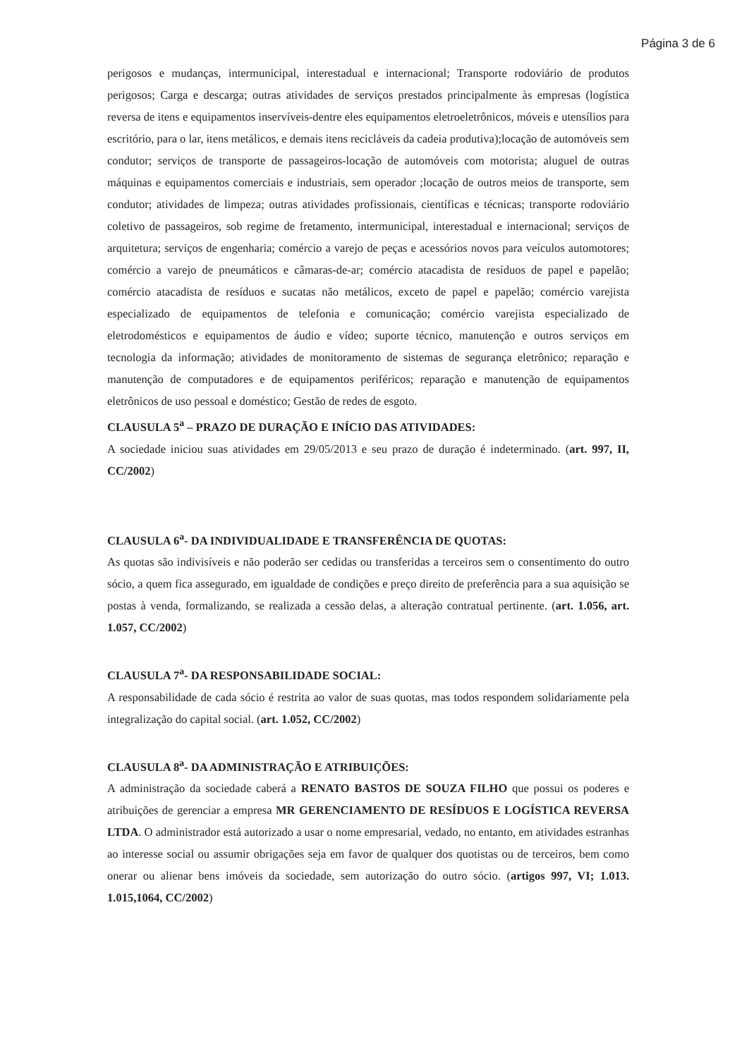Página 3 de 6
perigosos e mudanças, intermunicipal, interestadual e internacional; Transporte rodoviário de produtos perigosos; Carga e descarga; outras atividades de serviços prestados principalmente às empresas (logística reversa de itens e equipamentos inservíveis-dentre eles equipamentos eletroeletrônicos, móveis e utensílios para escritório, para o lar, itens metálicos, e demais itens recicláveis da cadeia produtiva);locação de automóveis sem condutor; serviços de transporte de passageiros-locação de automóveis com motorista; aluguel de outras máquinas e equipamentos comerciais e industriais, sem operador ;locação de outros meios de transporte, sem condutor; atividades de limpeza; outras atividades profissionais, científicas e técnicas; transporte rodoviário coletivo de passageiros, sob regime de fretamento, intermunicipal, interestadual e internacional; serviços de arquitetura; serviços de engenharia; comércio a varejo de peças e acessórios novos para veículos automotores; comércio a varejo de pneumáticos e câmaras-de-ar; comércio atacadista de resíduos de papel e papelão; comércio atacadista de resíduos e sucatas não metálicos, exceto de papel e papelão; comércio varejista especializado de equipamentos de telefonia e comunicação; comércio varejista especializado de eletrodomésticos e equipamentos de áudio e vídeo; suporte técnico, manutenção e outros serviços em tecnologia da informação; atividades de monitoramento de sistemas de segurança eletrônico; reparação e manutenção de computadores e de equipamentos periféricos; reparação e manutenção de equipamentos eletrônicos de uso pessoal e doméstico; Gestão de redes de esgoto.
CLAUSULA 5<sup>a</sup> – PRAZO DE DURAÇÃO E INÍCIO DAS ATIVIDADES:
A sociedade iniciou suas atividades em 29/05/2013 e seu prazo de duração é indeterminado. (art. 997, II, CC/2002)
CLAUSULA 6<sup>a</sup>- DA INDIVIDUALIDADE E TRANSFERÊNCIA DE QUOTAS:
As quotas são indivisíveis e não poderão ser cedidas ou transferidas a terceiros sem o consentimento do outro sócio, a quem fica assegurado, em igualdade de condições e preço direito de preferência para a sua aquisição se postas à venda, formalizando, se realizada a cessão delas, a alteração contratual pertinente. (art. 1.056, art. 1.057, CC/2002)
CLAUSULA 7<sup>a</sup>- DA RESPONSABILIDADE SOCIAL:
A responsabilidade de cada sócio é restrita ao valor de suas quotas, mas todos respondem solidariamente pela integralização do capital social. (art. 1.052, CC/2002)
CLAUSULA 8<sup>a</sup>- DA ADMINISTRAÇÃO E ATRIBUIÇÕES:
A administração da sociedade caberá a RENATO BASTOS DE SOUZA FILHO que possui os poderes e atribuições de gerenciar a empresa MR GERENCIAMENTO DE RESÍDUOS E LOGÍSTICA REVERSA LTDA. O administrador está autorizado a usar o nome empresarial, vedado, no entanto, em atividades estranhas ao interesse social ou assumir obrigações seja em favor de qualquer dos quotistas ou de terceiros, bem como onerar ou alienar bens imóveis da sociedade, sem autorização do outro sócio. (artigos 997, VI; 1.013. 1.015,1064, CC/2002)